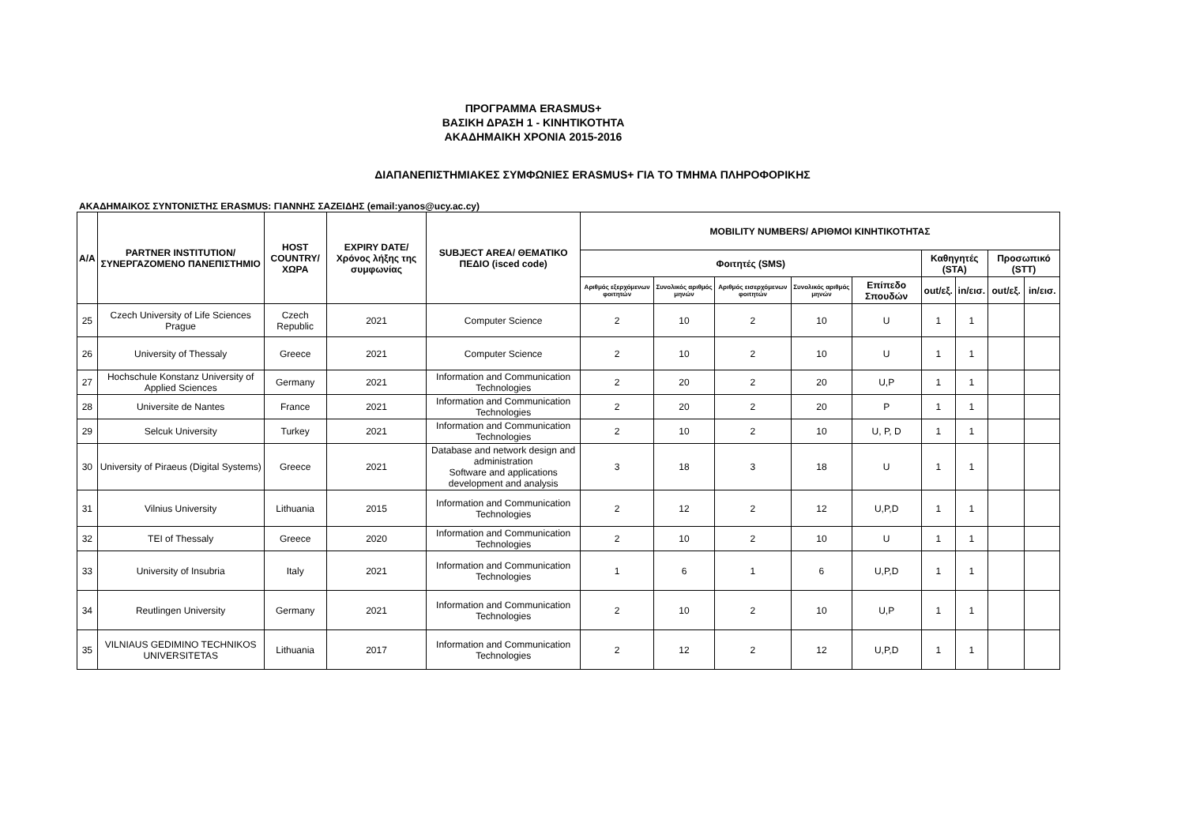ΠΡΟΓΡΑΜΜΑ ERASMUS+
ΒΑΣΙΚΗ ΔΡΑΣΗ 1 - ΚΙΝΗΤΙΚΟΤΗΤΑ
ΑΚΑΔΗΜΑΙΚΗ ΧΡΟΝΙΑ 2015-2016
ΔΙΑΠΑΝΕΠΙΣΤΗΜΙΑΚΕΣ ΣΥΜΦΩΝΙΕΣ ERASMUS+ ΓΙΑ ΤΟ ΤΜΗΜΑ ΠΛΗΡΟΦΟΡΙΚΗΣ
ΑΚΑΔΗΜΑΙΚΟΣ ΣΥΝΤΟΝΙΣΤΗΣ ERASMUS: ΓΙΑΝΝΗΣ ΣΑΖΕΙΔΗΣ (email:yanos@ucy.ac.cy)
| A/A | PARTNER INSTITUTION/ ΣΥΝΕΡΓΑΖΟΜΕΝΟ ΠΑΝΕΠΙΣΤΗΜΙΟ | HOST COUNTRY/ ΧΩΡΑ | EXPIRY DATE/ Χρόνος λήξης της συμφωνίας | SUBJECT AREA/ ΘΕΜΑΤΙΚΟ ΠΕΔΙΟ (isced code) | MOBILITY NUMBERS/ ΑΡΙΘΜΟΙ ΚΙΝΗΤΙΚΟΤΗΤΑΣ | | | | | | | | |
| --- | --- | --- | --- | --- | --- | --- | --- | --- | --- | --- | --- | --- | --- |
| | | | | | Φοιτητές (SMS) | | | | | Καθηγητές (STA) | | Προσωπικό (STT) | |
| | | | | | Αριθμός εξερχόμενων φοιτητών | Συνολικός αριθμός μηνών | Αριθμός εισερχόμενων φοιτητών | Συνολικός αριθμός μηνών | Επίπεδο Σπουδών | out/εξ. | in/εισ. | out/εξ. | in/εισ. |
| 25 | Czech University of Life Sciences Prague | Czech Republic | 2021 | Computer Science | 2 | 10 | 2 | 10 | U | 1 | 1 | | |
| 26 | University of Thessaly | Greece | 2021 | Computer Science | 2 | 10 | 2 | 10 | U | 1 | 1 | | |
| 27 | Hochschule Konstanz University of Applied Sciences | Germany | 2021 | Information and Communication Technologies | 2 | 20 | 2 | 20 | U,P | 1 | 1 | | |
| 28 | Universite de Nantes | France | 2021 | Information and Communication Technologies | 2 | 20 | 2 | 20 | P | 1 | 1 | | |
| 29 | Selcuk University | Turkey | 2021 | Information and Communication Technologies | 2 | 10 | 2 | 10 | U, P, D | 1 | 1 | | |
| 30 | University of Piraeus (Digital Systems) | Greece | 2021 | Database and network design and administration Software and applications development and analysis | 3 | 18 | 3 | 18 | U | 1 | 1 | | |
| 31 | Vilnius University | Lithuania | 2015 | Information and Communication Technologies | 2 | 12 | 2 | 12 | U,P,D | 1 | 1 | | |
| 32 | TEI of Thessaly | Greece | 2020 | Information and Communication Technologies | 2 | 10 | 2 | 10 | U | 1 | 1 | | |
| 33 | University of Insubria | Italy | 2021 | Information and Communication Technologies | 1 | 6 | 1 | 6 | U,P,D | 1 | 1 | | |
| 34 | Reutlingen University | Germany | 2021 | Information and Communication Technologies | 2 | 10 | 2 | 10 | U,P | 1 | 1 | | |
| 35 | VILNIAUS GEDIMINO TECHNIKOS UNIVERSITETAS | Lithuania | 2017 | Information and Communication Technologies | 2 | 12 | 2 | 12 | U,P,D | 1 | 1 | | |